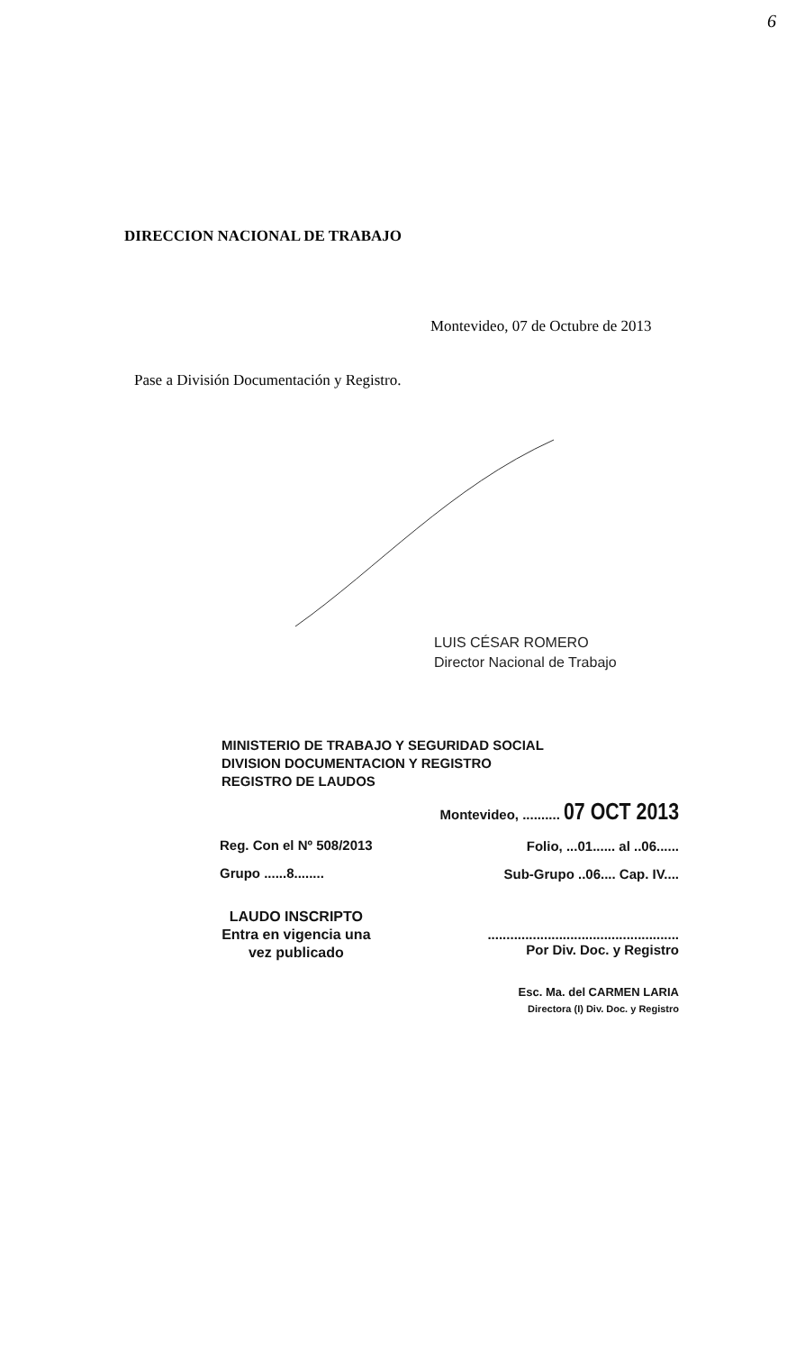6
DIRECCION NACIONAL DE TRABAJO
Montevideo, 07 de Octubre de 2013
Pase a División Documentación y Registro.
LUIS CÉSAR ROMERO
Director Nacional de Trabajo
MINISTERIO DE TRABAJO Y SEGURIDAD SOCIAL
DIVISION DOCUMENTACION Y REGISTRO
REGISTRO DE LAUDOS
Reg. Con el Nº 508/2013
Grupo ......8........
LAUDO INSCRIPTO
Entra en vigencia una
vez publicado
Montevideo, .......... 07 OCT 2013
Folio, ...01...... al ..06......
Sub-Grupo ..06.... Cap. IV....
...................................................
Por Div. Doc. y Registro
Esc. Ma. del CARMEN LARIA
Directora (I) Div. Doc. y Registro